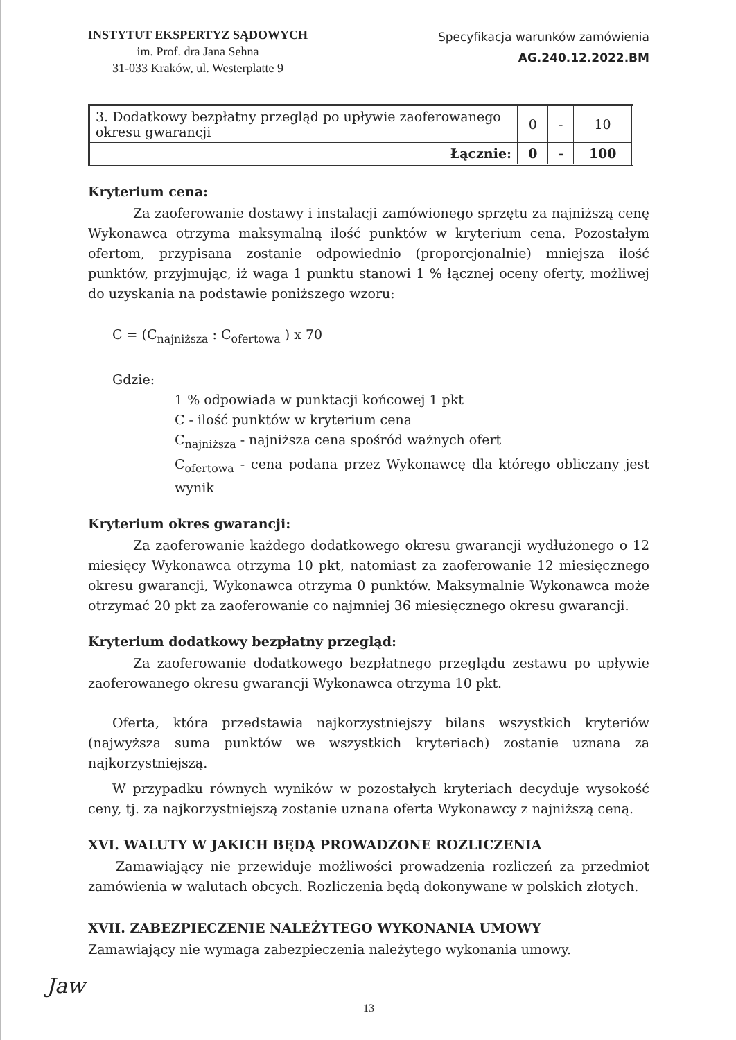INSTYTUT EKSPERTYZ SĄDOWYCH
im. Prof. dra Jana Sehna
31-033 Kraków, ul. Westerplatte 9
Specyfikacja warunków zamówienia
AG.240.12.2022.BM
| 3. Dodatkowy bezpłatny przegląd po upływie zaoferowanego okresu gwarancji | 0 | - | 10 |
| Łącznie: | 0 | - | 100 |
Kryterium cena:
Za zaoferowanie dostawy i instalacji zamówionego sprzętu za najniższą cenę Wykonawca otrzyma maksymalną ilość punktów w kryterium cena. Pozostałym ofertom, przypisana zostanie odpowiednio (proporcjonalnie) mniejsza ilość punktów, przyjmując, iż waga 1 punktu stanowi 1 % łącznej oceny oferty, możliwej do uzyskania na podstawie poniższego wzoru:
C = (C<sub>najniższa</sub> : C<sub>ofertowa</sub> ) x 70
Gdzie:
1 % odpowiada w punktacji końcowej 1 pkt
C - ilość punktów w kryterium cena
C<sub>najniższa</sub> - najniższa cena spośród ważnych ofert
C<sub>ofertowa</sub> - cena podana przez Wykonawcę dla którego obliczany jest wynik
Kryterium okres gwarancji:
Za zaoferowanie każdego dodatkowego okresu gwarancji wydłużonego o 12 miesięcy Wykonawca otrzyma 10 pkt, natomiast za zaoferowanie 12 miesięcznego okresu gwarancji, Wykonawca otrzyma 0 punktów. Maksymalnie Wykonawca może otrzymać 20 pkt za zaoferowanie co najmniej 36 miesięcznego okresu gwarancji.
Kryterium dodatkowy bezpłatny przegląd:
Za zaoferowanie dodatkowego bezpłatnego przeglądu zestawu po upływie zaoferowanego okresu gwarancji Wykonawca otrzyma 10 pkt.
Oferta, która przedstawia najkorzystniejszy bilans wszystkich kryteriów (najwyższa suma punktów we wszystkich kryteriach) zostanie uznana za najkorzystniejszą.
W przypadku równych wyników w pozostałych kryteriach decyduje wysokość ceny, tj. za najkorzystniejszą zostanie uznana oferta Wykonawcy z najniższą ceną.
XVI. WALUTY W JAKICH BĘDĄ PROWADZONE ROZLICZENIA
Zamawiający nie przewiduje możliwości prowadzenia rozliczeń za przedmiot zamówienia w walutach obcych. Rozliczenia będą dokonywane w polskich złotych.
XVII. ZABEZPIECZENIE NALEŻYTEGO WYKONANIA UMOWY
Zamawiający nie wymaga zabezpieczenia należytego wykonania umowy.
Jaw
13